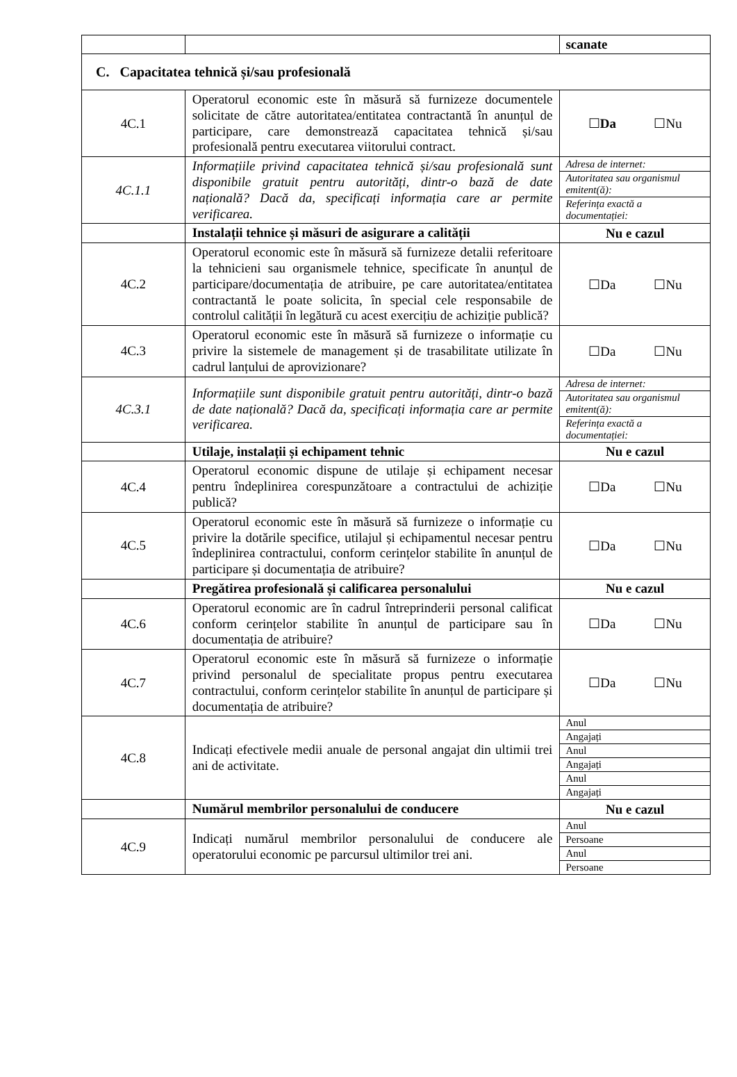| | | scanate |
| C. Capacitatea tehnică și/sau profesională | | |
| 4C.1 | Operatorul economic este în măsură să furnizeze documentele solicitate de către autoritatea/entitatea contractantă în anunțul de participare, care demonstrează capacitatea tehnică și/sau profesională pentru executarea viitorului contract. | ☐ Da ☐Nu |
| 4C.1.1 | Informațiile privind capacitatea tehnică și/sau profesională sunt disponibile gratuit pentru autorități, dintr-o bază de date națională? Dacă da, specificați informația care ar permite verificarea. | / Adresa de internet: / / Autoritatea sau organismul emitent(ă): / / Referința exactă a documentației: / |
| | Instalații tehnice și măsuri de asigurare a calității | Nu e cazul |
| 4C.2 | Operatorul economic este în măsură să furnizeze detalii referitoare la tehnicieni sau organismele tehnice, specificate în anunțul de participare/documentația de atribuire, pe care autoritatea/entitatea contractantă le poate solicita, în special cele responsabile de controlul calității în legătură cu acest exercițiu de achiziție publică? | ☐Da ☐Nu |
| 4C.3 | Operatorul economic este în măsură să furnizeze o informație cu privire la sistemele de management și de trasabilitate utilizate în cadrul lanțului de aprovizionare? | ☐Da ☐Nu |
| 4C.3.1 | Informațiile sunt disponibile gratuit pentru autorități, dintr-o bază de date națională? Dacă da, specificați informația care ar permite verificarea. | / Adresa de internet: / / Autoritatea sau organismul emitent(ă): / / Referința exactă a documentației: / |
| | Utilaje, instalații și echipament tehnic | Nu e cazul |
| 4C.4 | Operatorul economic dispune de utilaje și echipament necesar pentru îndeplinirea corespunzătoare a contractului de achiziție publică? | ☐Da ☐Nu |
| 4C.5 | Operatorul economic este în măsură să furnizeze o informație cu privire la dotările specifice, utilajul și echipamentul necesar pentru îndeplinirea contractului, conform cerințelor stabilite în anunțul de participare și documentația de atribuire? | ☐Da ☐Nu |
| | Pregătirea profesională și calificarea personalului | Nu e cazul |
| 4C.6 | Operatorul economic are în cadrul întreprinderii personal calificat conform cerințelor stabilite în anunțul de participare sau în documentația de atribuire? | ☐Da ☐Nu |
| 4C.7 | Operatorul economic este în măsură să furnizeze o informație privind personalul de specialitate propus pentru executarea contractului, conform cerințelor stabilite în anunțul de participare și documentația de atribuire? | ☐Da ☐Nu |
| 4C.8 | Indicați efectivele medii anuale de personal angajat din ultimii trei ani de activitate. | / Anul / / Angajați / / Anul / / Angajați / / Anul / / Angajați / |
| | Numărul membrilor personalului de conducere | Nu e cazul |
| 4C.9 | Indicați numărul membrilor personalului de conducere ale operatorului economic pe parcursul ultimilor trei ani. | / Anul / / Persoane / / Anul / / Persoane / |